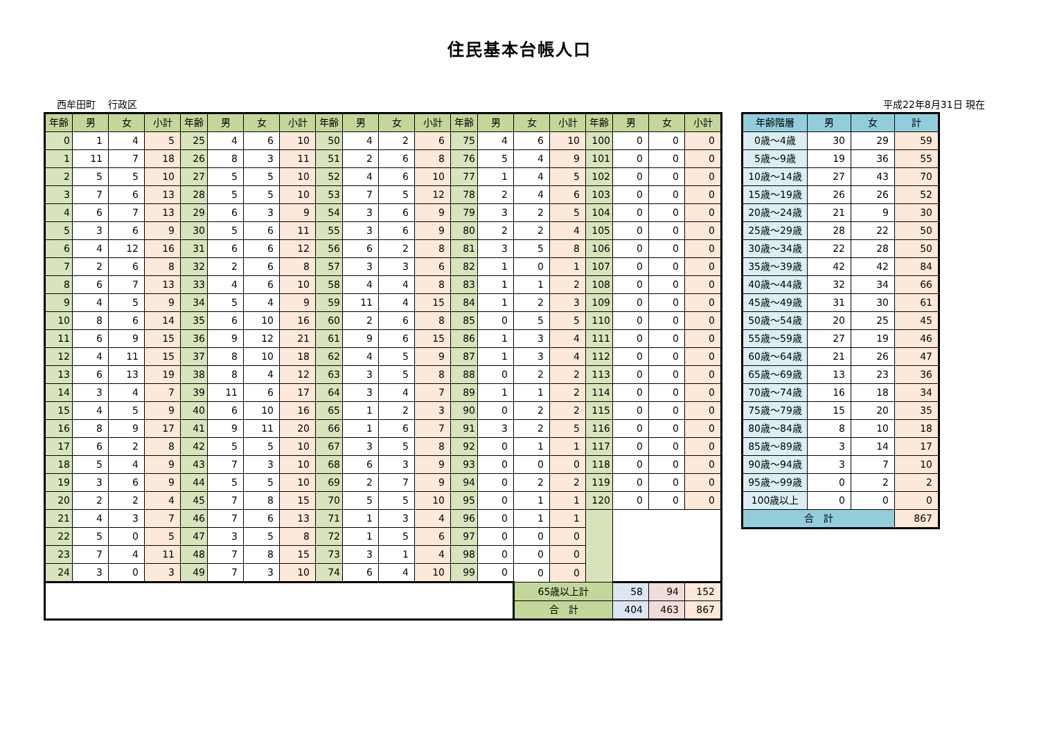住民基本台帳人口
西牟田町　 行政区 平成22年8月31日 現在
| 年齢 | 男 | 女 | 小計 | 年齢 | 男 | 女 | 小計 | 年齢 | 男 | 女 | 小計 | 年齢 | 男 | 女 | 小計 | 年齢 | 男 | 女 | 小計 |
| --- | --- | --- | --- | --- | --- | --- | --- | --- | --- | --- | --- | --- | --- | --- | --- | --- | --- | --- | --- |
| 0 | 1 | 4 | 5 | 25 | 4 | 6 | 10 | 50 | 4 | 2 | 6 | 75 | 4 | 6 | 10 | 100 | 0 | 0 | 0 |
| 1 | 11 | 7 | 18 | 26 | 8 | 3 | 11 | 51 | 2 | 6 | 8 | 76 | 5 | 4 | 9 | 101 | 0 | 0 | 0 |
| 2 | 5 | 5 | 10 | 27 | 5 | 5 | 10 | 52 | 4 | 6 | 10 | 77 | 1 | 4 | 5 | 102 | 0 | 0 | 0 |
| 3 | 7 | 6 | 13 | 28 | 5 | 5 | 10 | 53 | 7 | 5 | 12 | 78 | 2 | 4 | 6 | 103 | 0 | 0 | 0 |
| 4 | 6 | 7 | 13 | 29 | 6 | 3 | 9 | 54 | 3 | 6 | 9 | 79 | 3 | 2 | 5 | 104 | 0 | 0 | 0 |
| 5 | 3 | 6 | 9 | 30 | 5 | 6 | 11 | 55 | 3 | 6 | 9 | 80 | 2 | 2 | 4 | 105 | 0 | 0 | 0 |
| 6 | 4 | 12 | 16 | 31 | 6 | 6 | 12 | 56 | 6 | 2 | 8 | 81 | 3 | 5 | 8 | 106 | 0 | 0 | 0 |
| 7 | 2 | 6 | 8 | 32 | 2 | 6 | 8 | 57 | 3 | 3 | 6 | 82 | 1 | 0 | 1 | 107 | 0 | 0 | 0 |
| 8 | 6 | 7 | 13 | 33 | 4 | 6 | 10 | 58 | 4 | 4 | 8 | 83 | 1 | 1 | 2 | 108 | 0 | 0 | 0 |
| 9 | 4 | 5 | 9 | 34 | 5 | 4 | 9 | 59 | 11 | 4 | 15 | 84 | 1 | 2 | 3 | 109 | 0 | 0 | 0 |
| 10 | 8 | 6 | 14 | 35 | 6 | 10 | 16 | 60 | 2 | 6 | 8 | 85 | 0 | 5 | 5 | 110 | 0 | 0 | 0 |
| 11 | 6 | 9 | 15 | 36 | 9 | 12 | 21 | 61 | 9 | 6 | 15 | 86 | 1 | 3 | 4 | 111 | 0 | 0 | 0 |
| 12 | 4 | 11 | 15 | 37 | 8 | 10 | 18 | 62 | 4 | 5 | 9 | 87 | 1 | 3 | 4 | 112 | 0 | 0 | 0 |
| 13 | 6 | 13 | 19 | 38 | 8 | 4 | 12 | 63 | 3 | 5 | 8 | 88 | 0 | 2 | 2 | 113 | 0 | 0 | 0 |
| 14 | 3 | 4 | 7 | 39 | 11 | 6 | 17 | 64 | 3 | 4 | 7 | 89 | 1 | 1 | 2 | 114 | 0 | 0 | 0 |
| 15 | 4 | 5 | 9 | 40 | 6 | 10 | 16 | 65 | 1 | 2 | 3 | 90 | 0 | 2 | 2 | 115 | 0 | 0 | 0 |
| 16 | 8 | 9 | 17 | 41 | 9 | 11 | 20 | 66 | 1 | 6 | 7 | 91 | 3 | 2 | 5 | 116 | 0 | 0 | 0 |
| 17 | 6 | 2 | 8 | 42 | 5 | 5 | 10 | 67 | 3 | 5 | 8 | 92 | 0 | 1 | 1 | 117 | 0 | 0 | 0 |
| 18 | 5 | 4 | 9 | 43 | 7 | 3 | 10 | 68 | 6 | 3 | 9 | 93 | 0 | 0 | 0 | 118 | 0 | 0 | 0 |
| 19 | 3 | 6 | 9 | 44 | 5 | 5 | 10 | 69 | 2 | 7 | 9 | 94 | 0 | 2 | 2 | 119 | 0 | 0 | 0 |
| 20 | 2 | 2 | 4 | 45 | 7 | 8 | 15 | 70 | 5 | 5 | 10 | 95 | 0 | 1 | 1 | 120 | 0 | 0 | 0 |
| 21 | 4 | 3 | 7 | 46 | 7 | 6 | 13 | 71 | 1 | 3 | 4 | 96 | 0 | 1 | 1 | | | | |
| 22 | 5 | 0 | 5 | 47 | 3 | 5 | 8 | 72 | 1 | 5 | 6 | 97 | 0 | 0 | 0 | | | | |
| 23 | 7 | 4 | 11 | 48 | 7 | 8 | 15 | 73 | 3 | 1 | 4 | 98 | 0 | 0 | 0 | | | | |
| 24 | 3 | 0 | 3 | 49 | 7 | 3 | 10 | 74 | 6 | 4 | 10 | 99 | 0 | 0 | 0 | | | | |
| | | | | | | | | | | | | | | 65歳以上計 | | | 58 | 94 | 152 |
| | | | | | | | | | | | | | | 合 計 | | | 404 | 463 | 867 |
| 年齢階層 | 男 | 女 | 計 |
| --- | --- | --- | --- |
| 0歳～4歳 | 30 | 29 | 59 |
| 5歳～9歳 | 19 | 36 | 55 |
| 10歳～14歳 | 27 | 43 | 70 |
| 15歳～19歳 | 26 | 26 | 52 |
| 20歳～24歳 | 21 | 9 | 30 |
| 25歳～29歳 | 28 | 22 | 50 |
| 30歳～34歳 | 22 | 28 | 50 |
| 35歳～39歳 | 42 | 42 | 84 |
| 40歳～44歳 | 32 | 34 | 66 |
| 45歳～49歳 | 31 | 30 | 61 |
| 50歳～54歳 | 20 | 25 | 45 |
| 55歳～59歳 | 27 | 19 | 46 |
| 60歳～64歳 | 21 | 26 | 47 |
| 65歳～69歳 | 13 | 23 | 36 |
| 70歳～74歳 | 16 | 18 | 34 |
| 75歳～79歳 | 15 | 20 | 35 |
| 80歳～84歳 | 8 | 10 | 18 |
| 85歳～89歳 | 3 | 14 | 17 |
| 90歳～94歳 | 3 | 7 | 10 |
| 95歳～99歳 | 0 | 2 | 2 |
| 100歳以上 | 0 | 0 | 0 |
| 合 計 | | | 867 |